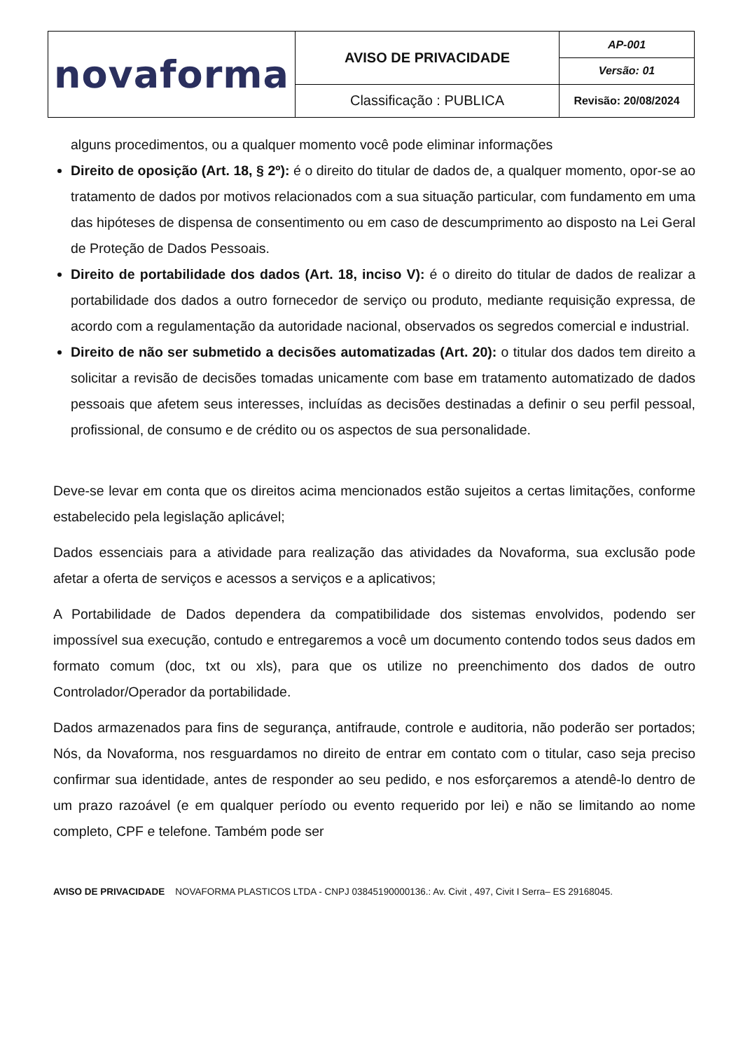| novaforma | AVISO DE PRIVACIDADE | AP-001 |
| | | Versão: 01 |
| | Classificação : PUBLICA | Revisão: 20/08/2024 |
alguns procedimentos, ou a qualquer momento você pode eliminar informações
Direito de oposição (Art. 18, § 2º): é o direito do titular de dados de, a qualquer momento, opor-se ao tratamento de dados por motivos relacionados com a sua situação particular, com fundamento em uma das hipóteses de dispensa de consentimento ou em caso de descumprimento ao disposto na Lei Geral de Proteção de Dados Pessoais.
Direito de portabilidade dos dados (Art. 18, inciso V): é o direito do titular de dados de realizar a portabilidade dos dados a outro fornecedor de serviço ou produto, mediante requisição expressa, de acordo com a regulamentação da autoridade nacional, observados os segredos comercial e industrial.
Direito de não ser submetido a decisões automatizadas (Art. 20): o titular dos dados tem direito a solicitar a revisão de decisões tomadas unicamente com base em tratamento automatizado de dados pessoais que afetem seus interesses, incluídas as decisões destinadas a definir o seu perfil pessoal, profissional, de consumo e de crédito ou os aspectos de sua personalidade.
Deve-se levar em conta que os direitos acima mencionados estão sujeitos a certas limitações, conforme estabelecido pela legislação aplicável;
Dados essenciais para a atividade para realização das atividades da Novaforma, sua exclusão pode afetar a oferta de serviços e acessos a serviços e a aplicativos;
A Portabilidade de Dados dependera da compatibilidade dos sistemas envolvidos, podendo ser impossível sua execução, contudo e entregaremos a você um documento contendo todos seus dados em formato comum (doc, txt ou xls), para que os utilize no preenchimento dos dados de outro Controlador/Operador da portabilidade.
Dados armazenados para fins de segurança, antifraude, controle e auditoria, não poderão ser portados; Nós, da Novaforma, nos resguardamos no direito de entrar em contato com o titular, caso seja preciso confirmar sua identidade, antes de responder ao seu pedido, e nos esforçaremos a atendê-lo dentro de um prazo razoável (e em qualquer período ou evento requerido por lei) e não se limitando ao nome completo, CPF e telefone. Também pode ser
AVISO DE PRIVACIDADE NOVAFORMA PLASTICOS LTDA - CNPJ 03845190000136.: Av. Civit , 497, Civit I Serra– ES 29168045.